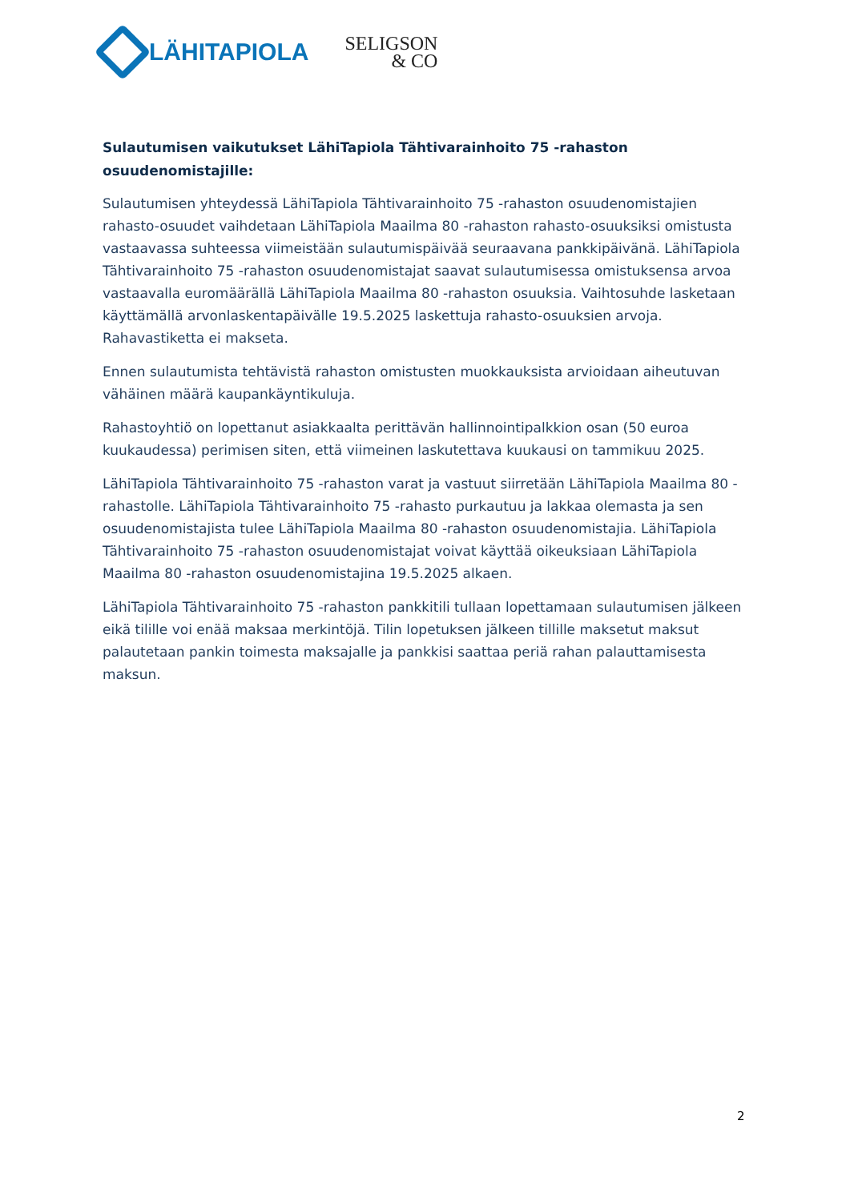LÄHITAPIOLA
SELIGSON
& CO
Sulautumisen vaikutukset LähiTapiola Tähtivarainhoito 75 -rahaston osuudenomistajille:
Sulautumisen yhteydessä LähiTapiola Tähtivarainhoito 75 -rahaston osuudenomistajien rahasto-osuudet vaihdetaan LähiTapiola Maailma 80 -rahaston rahasto-osuuksiksi omistusta vastaavassa suhteessa viimeistään sulautumispäivää seuraavana pankkipäivänä. LähiTapiola Tähtivarainhoito 75 -rahaston osuudenomistajat saavat sulautumisessa omistuksensa arvoa vastaavalla euromäärällä LähiTapiola Maailma 80 -rahaston osuuksia. Vaihtosuhde lasketaan käyttämällä arvonlaskentapäivälle 19.5.2025 laskettuja rahasto-osuuksien arvoja. Rahavastiketta ei makseta.
Ennen sulautumista tehtävistä rahaston omistusten muokkauksista arvioidaan aiheutuvan vähäinen määrä kaupankäyntikuluja.
Rahastoyhtiö on lopettanut asiakkaalta perittävän hallinnointipalkkion osan (50 euroa kuukaudessa) perimisen siten, että viimeinen laskutettava kuukausi on tammikuu 2025.
LähiTapiola Tähtivarainhoito 75 -rahaston varat ja vastuut siirretään LähiTapiola Maailma 80 -rahastolle. LähiTapiola Tähtivarainhoito 75 -rahasto purkautuu ja lakkaa olemasta ja sen osuudenomistajista tulee LähiTapiola Maailma 80 -rahaston osuudenomistajia. LähiTapiola Tähtivarainhoito 75 -rahaston osuudenomistajat voivat käyttää oikeuksiaan LähiTapiola Maailma 80 -rahaston osuudenomistajina 19.5.2025 alkaen.
LähiTapiola Tähtivarainhoito 75 -rahaston pankkitili tullaan lopettamaan sulautumisen jälkeen eikä tilille voi enää maksaa merkintöjä. Tilin lopetuksen jälkeen tillille maksetut maksut palautetaan pankin toimesta maksajalle ja pankkisi saattaa periä rahan palauttamisesta maksun.
2